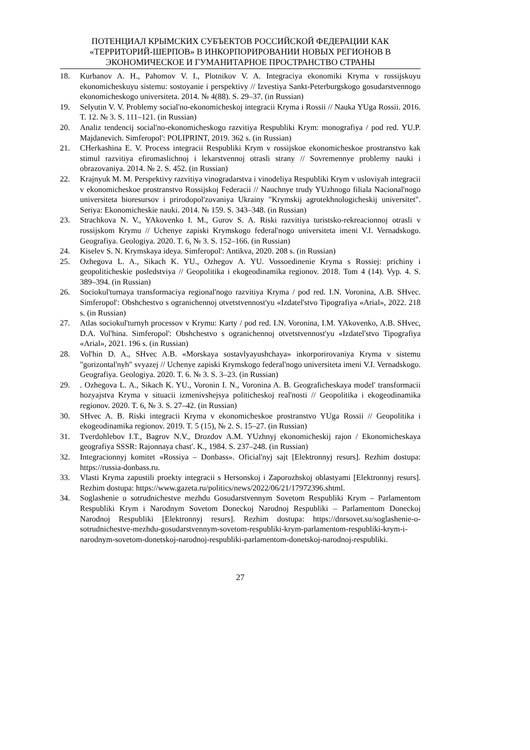ПОТЕНЦИАЛ КРЫМСКИХ СУБЪЕКТОВ РОССИЙСКОЙ ФЕДЕРАЦИИ КАК «ТЕРРИТОРИЙ-ШЕРПОВ» В ИНКОРПОРИРОВАНИИ НОВЫХ РЕГИОНОВ В ЭКОНОМИЧЕСКОЕ И ГУМАНИТАРНОЕ ПРОСТРАНСТВО СТРАНЫ
18. Kurbanov A. H., Pahomov V. I., Plotnikov V. A. Integraciya ekonomiki Kryma v rossijskuyu ekonomicheskuyu sistemu: sostoyanie i perspektivy // Izvestiya Sankt-Peterburgskogo gosudarstvennogo ekonomicheskogo universiteta. 2014. № 4(88). S. 29–37. (in Russian)
19. Selyutin V. V. Problemy social'no-ekonomicheskoj integracii Kryma i Rossii // Nauka YUga Rossii. 2016. T. 12. № 3. S. 111–121. (in Russian)
20. Analiz tendencij social'no-ekonomicheskogo razvitiya Respubliki Krym: monografiya / pod red. YU.P. Majdanevich. Simferopol': POLIPRINT, 2019. 362 s. (in Russian)
21. CHerkashina E. V. Process integracii Respubliki Krym v rossijskoe ekonomicheskoe prostranstvo kak stimul razvitiya efiromaslichnoj i lekarstvennoj otrasli strany // Sovremennye problemy nauki i obrazovaniya. 2014. № 2. S. 452. (in Russian)
22. Krajnyuk M. M. Perspektivy razvitiya vinogradarstva i vinodeliya Respubliki Krym v usloviyah integracii v ekonomicheskoe prostranstvo Rossijskoj Federacii // Nauchnye trudy YUzhnogo filiala Nacional'nogo universiteta bioresursov i prirodopol'zovaniya Ukrainy "Krymskij agrotekhnologicheskij universitet". Seriya: Ekonomicheskie nauki. 2014. № 159. S. 343–348. (in Russian)
23. Strachkova N. V., YAkovenko I. M., Gurov S. A. Riski razvitiya turistsko-rekreacionnoj otrasli v rossijskom Krymu // Uchenye zapiski Krymskogo federal'nogo universiteta imeni V.I. Vernadskogo. Geografiya. Geologiya. 2020. T. 6, № 3. S. 152–166. (in Russian)
24. Kiselev S. N. Krymskaya ideya. Simferopol': Antikva, 2020. 208 s. (in Russian)
25. Ozhegova L. A., Sikach K. YU., Ozhegov A. YU. Vossoedinenie Kryma s Rossiej: prichiny i geopoliticheskie posledstviya // Geopolitika i ekogeodinamika regionov. 2018. Tom 4 (14). Vyp. 4. S. 389–394. (in Russian)
26. Sociokul'turnaya transformaciya regional'nogo razvitiya Kryma / pod red. I.N. Voronina, A.B. SHvec. Simferopol': Obshchestvo s ogranichennoj otvetstvennost'yu «Izdatel'stvo Tipografiya «Arial», 2022. 218 s. (in Russian)
27. Atlas sociokul'turnyh processov v Krymu: Karty / pod red. I.N. Voronina, I.M. YAkovenko, A.B. SHvec, D.A. Vol'hina. Simferopol': Obshchestvo s ogranichennoj otvetstvennost'yu «Izdatel'stvo Tipografiya «Arial», 2021. 196 s. (in Russian)
28. Vol'hin D. A., SHvec A.B. «Morskaya sostavlyayushchaya» inkorporirovaniya Kryma v sistemu "gorizontal'nyh" svyazej // Uchenye zapiski Krymskogo federal'nogo universiteta imeni V.I. Vernadskogo. Geografiya. Geologiya. 2020. T. 6. № 3. S. 3–23. (in Russian)
29.. Ozhegova L. A., Sikach K. YU., Voronin I. N., Voronina A. B. Geograficheskaya model' transformacii hozyajstva Kryma v situacii izmenivshejsya politicheskoj real'nosti // Geopolitika i ekogeodinamika regionov. 2020. T. 6, № 3. S. 27–42. (in Russian)
30. SHvec A. B. Riski integracii Kryma v ekonomicheskoe prostranstvo YUga Rossii // Geopolitika i ekogeodinamika regionov. 2019. T. 5 (15), № 2. S. 15–27. (in Russian)
31. Tverdohlebov I.T., Bagrov N.V., Drozdov A.M. YUzhnyj ekonomicheskij rajon / Ekonomicheskaya geografiya SSSR: Rajonnaya chast'. K., 1984. S. 237–248. (in Russian)
32. Integracionnyj komitet «Rossiya – Donbass». Oficial'nyj sajt [Elektronnyj resurs]. Rezhim dostupa: https://russia-donbass.ru.
33. Vlasti Kryma zapustili proekty integracii s Hersonskoj i Zaporozhskoj oblastyami [Elektronnyj resurs]. Rezhim dostupa: https://www.gazeta.ru/politics/news/2022/06/21/17972396.shtml.
34. Soglashenie o sotrudnichestve mezhdu Gosudarstvennym Sovetom Respubliki Krym – Parlamentom Respubliki Krym i Narodnym Sovetom Doneckoj Narodnoj Respubliki – Parlamentom Doneckoj Narodnoj Respubliki [Elektronnyj resurs]. Rezhim dostupa: https://dnrsovet.su/soglashenie-o-sotrudnichestve-mezhdu-gosudarstvennym-sovetom-respubliki-krym-parlamentom-respubliki-krym-i-narodnym-sovetom-donetskoj-narodnoj-respubliki-parlamentom-donetskoj-narodnoj-respubliki.
27